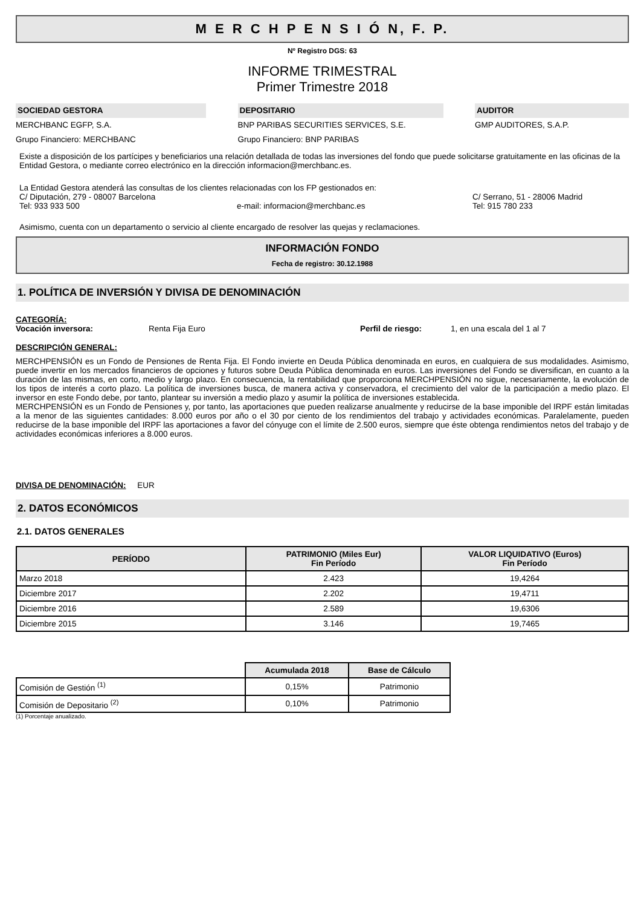M E R C H P E N S I Ó N, F. P.
Nº Registro DGS: 63
INFORME TRIMESTRAL
Primer Trimestre 2018
SOCIEDAD GESTORA
MERCHBANC EGFP, S.A.
Grupo Financiero: MERCHBANC
DEPOSITARIO
BNP PARIBAS SECURITIES SERVICES, S.E.
Grupo Financiero: BNP PARIBAS
AUDITOR
GMP AUDITORES, S.A.P.
Existe a disposición de los partícipes y beneficiarios una relación detallada de todas las inversiones del fondo que puede solicitarse gratuitamente en las oficinas de la Entidad Gestora, o mediante correo electrónico en la dirección informacion@merchbanc.es.
La Entidad Gestora atenderá las consultas de los clientes relacionadas con los FP gestionados en:
C/ Diputación, 279 - 08007 Barcelona C/ Serrano, 51 - 28006 Madrid
Tel: 933 933 500 e-mail: informacion@merchbanc.es Tel: 915 780 233
Asimismo, cuenta con un departamento o servicio al cliente encargado de resolver las quejas y reclamaciones.
INFORMACIÓN FONDO
Fecha de registro: 30.12.1988
1. POLÍTICA DE INVERSIÓN Y DIVISA DE DENOMINACIÓN
CATEGORÍA:
Vocación inversora: Renta Fija Euro Perfil de riesgo: 1, en una escala del 1 al 7
DESCRIPCIÓN GENERAL:
MERCHPENSIÓN es un Fondo de Pensiones de Renta Fija. El Fondo invierte en Deuda Pública denominada en euros, en cualquiera de sus modalidades. Asimismo, puede invertir en los mercados financieros de opciones y futuros sobre Deuda Pública denominada en euros. Las inversiones del Fondo se diversifican, en cuanto a la duración de las mismas, en corto, medio y largo plazo. En consecuencia, la rentabilidad que proporciona MERCHPENSIÓN no sigue, necesariamente, la evolución de los tipos de interés a corto plazo. La política de inversiones busca, de manera activa y conservadora, el crecimiento del valor de la participación a medio plazo. El inversor en este Fondo debe, por tanto, plantear su inversión a medio plazo y asumir la política de inversiones establecida.
MERCHPENSIÓN es un Fondo de Pensiones y, por tanto, las aportaciones que pueden realizarse anualmente y reducirse de la base imponible del IRPF están limitadas a la menor de las siguientes cantidades: 8.000 euros por año o el 30 por ciento de los rendimientos del trabajo y actividades económicas. Paralelamente, pueden reducirse de la base imponible del IRPF las aportaciones a favor del cónyuge con el límite de 2.500 euros, siempre que éste obtenga rendimientos netos del trabajo y de actividades económicas inferiores a 8.000 euros.
DIVISA DE DENOMINACIÓN: EUR
2. DATOS ECONÓMICOS
2.1. DATOS GENERALES
| PERÍODO | PATRIMONIO (Miles Eur) Fin Período | VALOR LIQUIDATIVO (Euros) Fin Período |
| --- | --- | --- |
| Marzo 2018 | 2.423 | 19,4264 |
| Diciembre 2017 | 2.202 | 19,4711 |
| Diciembre 2016 | 2.589 | 19,6306 |
| Diciembre 2015 | 3.146 | 19,7465 |
| | Acumulada 2018 | Base de Cálculo |
| Comisión de Gestión <sup>(1)</sup> | 0,15% | Patrimonio |
| Comisión de Depositario <sup>(2)</sup> | 0,10% | Patrimonio |
(1) Porcentaje anualizado.